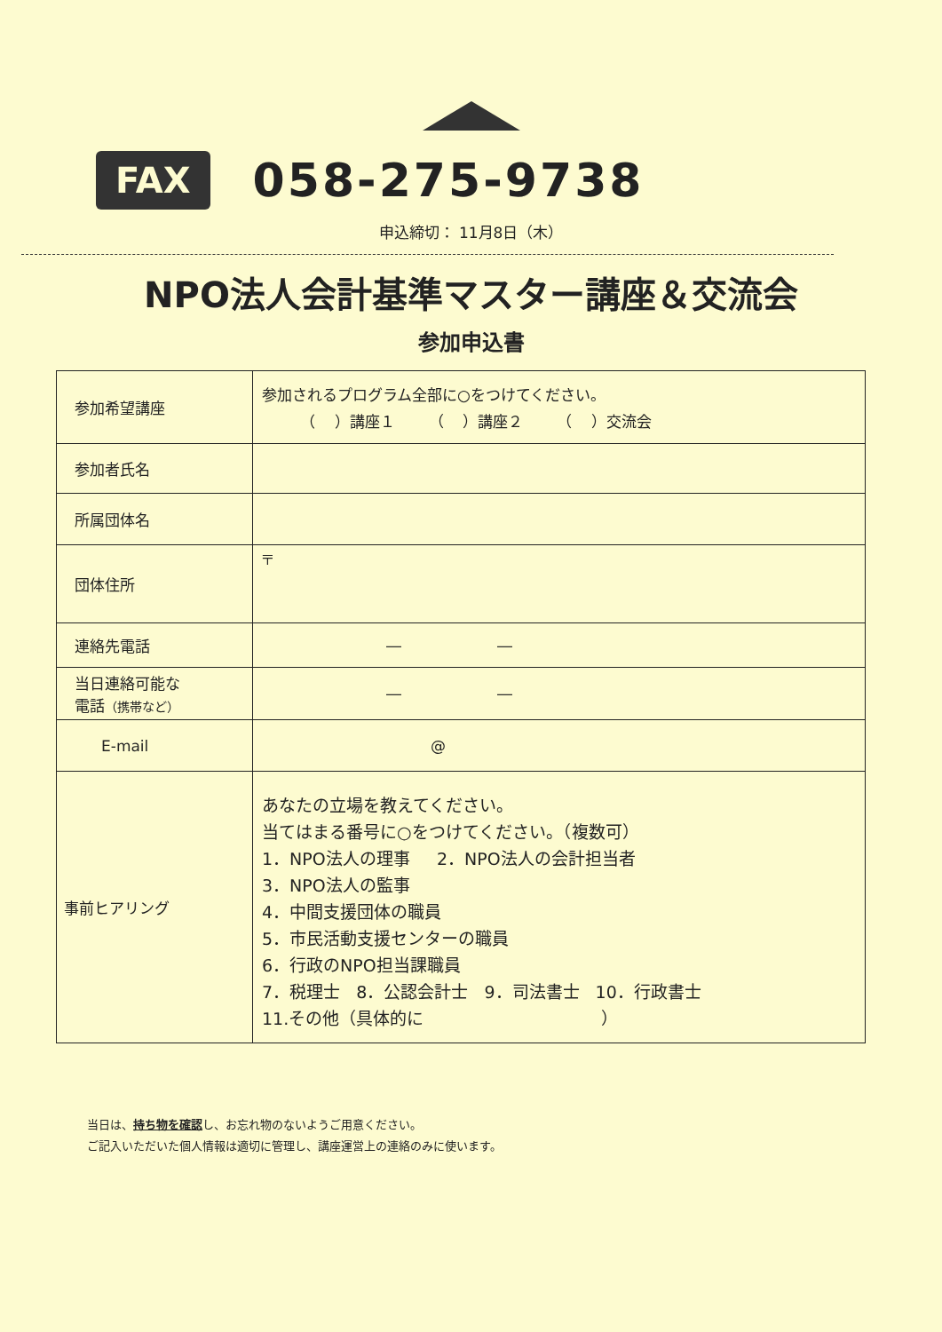FAX 058-275-9738
申込締切： 11月8日（木）
NPO法人会計基準マスター講座＆交流会
参加申込書
| 参加希望講座 | 参加されるプログラム全部に○をつけてください。 （ ）講座１ （ ）講座２ （ ）交流会 |
| 参加者氏名 | |
| 所属団体名 | |
| 団体住所 | 〒 |
| 連絡先電話 | ― ― |
| 当日連絡可能な 電話 （携帯など） | ― ― |
| E-mail | @ |
| 事前ヒアリング | あなたの立場を教えてください。 当てはまる番号に○をつけてください。（複数可） 1．NPO法人の理事 2．NPO法人の会計担当者 3．NPO法人の監事 4．中間支援団体の職員 5．市民活動支援センターの職員 6．行政のNPO担当課職員 7．税理士 8．公認会計士 9．司法書士 10．行政書士 11.その他（具体的に ） |
当日は、持ち物を確認し、お忘れ物のないようご用意ください。
ご記入いただいた個人情報は適切に管理し、講座運営上の連絡のみに使います。